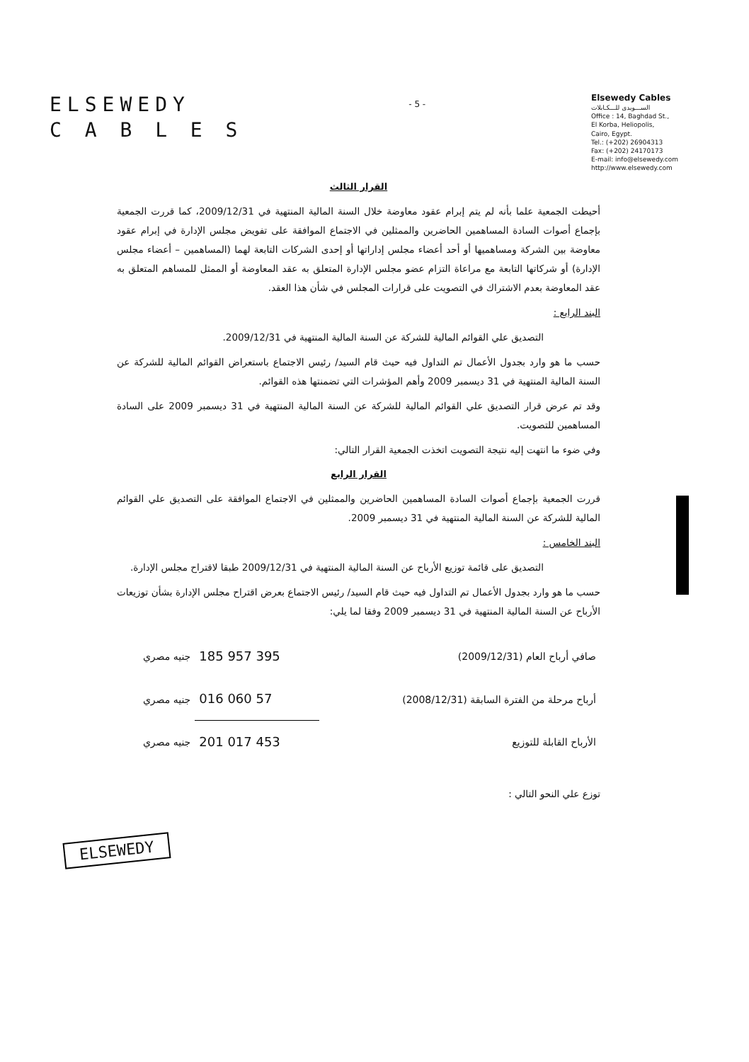ELSEWEDY
C A B L E S
- 5 -
Elsewedy Cables
الســـويدى للـــكـابلات
Office : 14, Baghdad St.,
El Korba, Heliopolis,
Cairo, Egypt.
Tel.: (+202) 26904313
Fax: (+202) 24170173
E-mail: info@elsewedy.com
http://www.elsewedy.com
القرار الثالث
أحيطت الجمعية علما بأنه لم يتم إبرام عقود معاوضة خلال السنة المالية المنتهية في 2009/12/31، كما قررت الجمعية بإجماع أصوات السادة المساهمين الحاضرين والممثلين في الاجتماع الموافقة على تفويض مجلس الإدارة في إبرام عقود معاوضة بين الشركة ومساهميها أو أحد أعضاء مجلس إداراتها أو إحدى الشركات التابعة لهما (المساهمين – أعضاء مجلس الإدارة) أو شركاتها التابعة مع مراعاة التزام عضو مجلس الإدارة المتعلق به عقد المعاوضة أو الممثل للمساهم المتعلق به عقد المعاوضة بعدم الاشتراك في التصويت على قرارات المجلس في شأن هذا العقد.
البند الرابع :
التصديق علي القوائم المالية للشركة عن السنة المالية المنتهية في 2009/12/31.
حسب ما هو وارد بجدول الأعمال تم التداول فيه حيث قام السيد/ رئيس الاجتماع باستعراض القوائم المالية للشركة عن السنة المالية المنتهية في 31 ديسمبر 2009 وأهم المؤشرات التي تضمنتها هذه القوائم.
وقد تم عرض قرار التصديق علي القوائم المالية للشركة عن السنة المالية المنتهية في 31 ديسمبر 2009 على السادة المساهمين للتصويت.
وفي ضوء ما انتهت إليه نتيجة التصويت اتخذت الجمعية القرار التالي:
القرار الرابع
قررت الجمعية بإجماع أصوات السادة المساهمين الحاضرين والممثلين في الاجتماع الموافقة على التصديق علي القوائم المالية للشركة عن السنة المالية المنتهية في 31 ديسمبر 2009.
البند الخامس :
التصديق على قائمة توزيع الأرباح عن السنة المالية المنتهية في 2009/12/31 طبقا لاقتراح مجلس الإدارة.
حسب ما هو وارد بجدول الأعمال تم التداول فيه حيث قام السيد/ رئيس الاجتماع بعرض اقتراح مجلس الإدارة بشأن توزيعات الأرباح عن السنة المالية المنتهية في 31 ديسمبر 2009 وفقا لما يلي:
| صافي أرباح العام (2009/12/31) | 395 957 185 | جنيه مصري |
| أرباح مرحلة من الفترة السابقة (2008/12/31) | 57 060 016 | جنيه مصري |
| الأرباح القابلة للتوزيع | 453 017 201 | جنيه مصري |
توزع علي النحو التالي :
ELSEWEDY